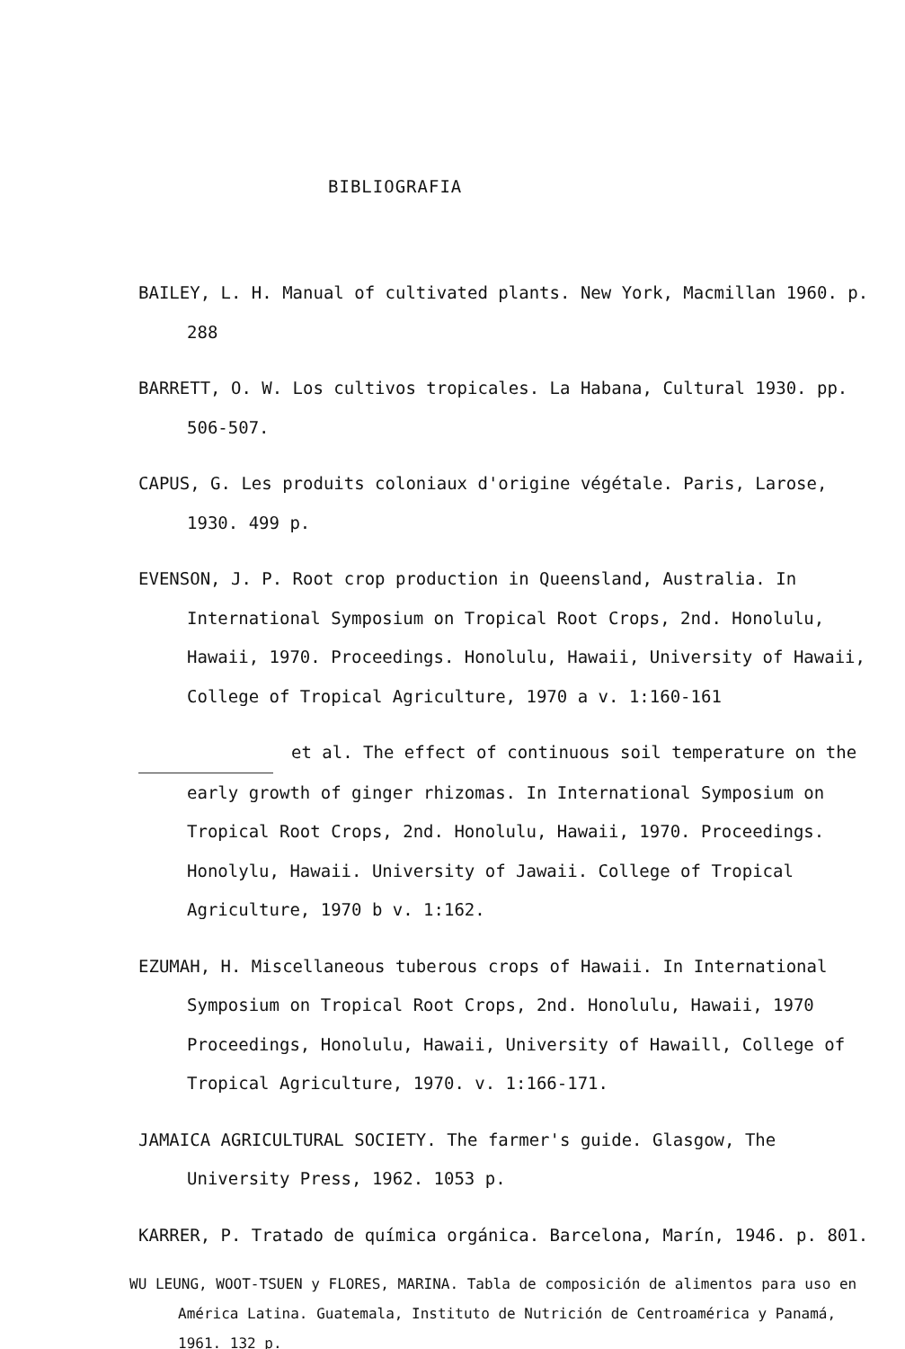BIBLIOGRAFIA
BAILEY, L. H. Manual of cultivated plants. New York, Macmillan 1960. p. 288
BARRETT, O. W. Los cultivos tropicales. La Habana, Cultural 1930. pp. 506-507.
CAPUS, G. Les produits coloniaux d'origine végétale. Paris, Larose, 1930. 499 p.
EVENSON, J. P. Root crop production in Queensland, Australia. In International Symposium on Tropical Root Crops, 2nd. Honolulu, Hawaii, 1970. Proceedings. Honolulu, Hawaii, University of Hawaii, College of Tropical Agriculture, 1970 a v. 1:160-161
et al. The effect of continuous soil temperature on the early growth of ginger rhizomas. In International Symposium on Tropical Root Crops, 2nd. Honolulu, Hawaii, 1970. Proceedings. Honolylu, Hawaii. University of Jawaii. College of Tropical Agriculture, 1970 b v. 1:162.
EZUMAH, H. Miscellaneous tuberous crops of Hawaii. In International Symposium on Tropical Root Crops, 2nd. Honolulu, Hawaii, 1970 Proceedings, Honolulu, Hawaii, University of Hawaill, College of Tropical Agriculture, 1970. v. 1:166-171.
JAMAICA AGRICULTURAL SOCIETY. The farmer's guide. Glasgow, The University Press, 1962. 1053 p.
KARRER, P. Tratado de química orgánica. Barcelona, Marín, 1946. p. 801.
WU LEUNG, WOOT-TSUEN y FLORES, MARINA. Tabla de composición de alimentos para uso en América Latina. Guatemala, Instituto de Nutrición de Centroamérica y Panamá, 1961. 132 p.